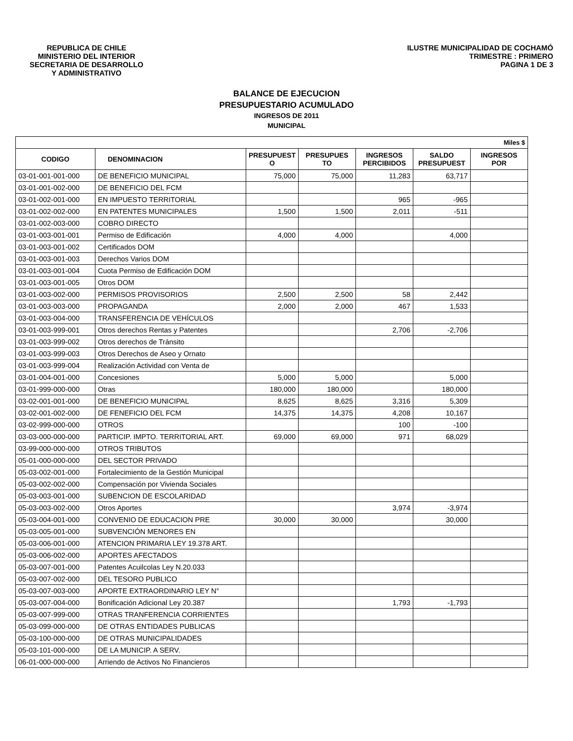REPUBLICA DE CHILE
MINISTERIO DEL INTERIOR
SECRETARIA DE DESARROLLO
Y ADMINISTRATIVO
ILUSTRE MUNICIPALIDAD DE COCHAMÓ
TRIMESTRE : PRIMERO
PAGINA 1 DE 3
BALANCE DE EJECUCION
PRESUPUESTARIO ACUMULADO
INGRESOS DE 2011
MUNICIPAL
| Miles $ | | | | | | |
| CODIGO | DENOMINACION | PRESUPUEST O | PRESUPUES TO | INGRESOS PERCIBIDOS | SALDO PRESUPUEST | INGRESOS POR |
| 03-01-001-001-000 | DE BENEFICIO MUNICIPAL | 75,000 | 75,000 | 11,283 | 63,717 | |
| 03-01-001-002-000 | DE BENEFICIO DEL FCM | | | | | |
| 03-01-002-001-000 | EN IMPUESTO TERRITORIAL | | | 965 | -965 | |
| 03-01-002-002-000 | EN PATENTES MUNICIPALES | 1,500 | 1,500 | 2,011 | -511 | |
| 03-01-002-003-000 | COBRO DIRECTO | | | | | |
| 03-01-003-001-001 | Permiso de Edificación | 4,000 | 4,000 | | 4,000 | |
| 03-01-003-001-002 | Certificados DOM | | | | | |
| 03-01-003-001-003 | Derechos Varios DOM | | | | | |
| 03-01-003-001-004 | Cuota Permiso de Edificación DOM | | | | | |
| 03-01-003-001-005 | Otros DOM | | | | | |
| 03-01-003-002-000 | PERMISOS PROVISORIOS | 2,500 | 2,500 | 58 | 2,442 | |
| 03-01-003-003-000 | PROPAGANDA | 2,000 | 2,000 | 467 | 1,533 | |
| 03-01-003-004-000 | TRANSFERENCIA DE VEHÍCULOS | | | | | |
| 03-01-003-999-001 | Otros derechos Rentas y Patentes | | | 2,706 | -2,706 | |
| 03-01-003-999-002 | Otros derechos de Tránsito | | | | | |
| 03-01-003-999-003 | Otros Derechos de Aseo y Ornato | | | | | |
| 03-01-003-999-004 | Realización Actividad con Venta de | | | | | |
| 03-01-004-001-000 | Concesiones | 5,000 | 5,000 | | 5,000 | |
| 03-01-999-000-000 | Otras | 180,000 | 180,000 | | 180,000 | |
| 03-02-001-001-000 | DE BENEFICIO MUNICIPAL | 8,625 | 8,625 | 3,316 | 5,309 | |
| 03-02-001-002-000 | DE FENEFICIO DEL FCM | 14,375 | 14,375 | 4,208 | 10,167 | |
| 03-02-999-000-000 | OTROS | | | 100 | -100 | |
| 03-03-000-000-000 | PARTICIP. IMPTO. TERRITORIAL ART. | 69,000 | 69,000 | 971 | 68,029 | |
| 03-99-000-000-000 | OTROS TRIBUTOS | | | | | |
| 05-01-000-000-000 | DEL SECTOR PRIVADO | | | | | |
| 05-03-002-001-000 | Fortalecimiento de la Gestión Municipal | | | | | |
| 05-03-002-002-000 | Compensación por Vivienda Sociales | | | | | |
| 05-03-003-001-000 | SUBENCION DE ESCOLARIDAD | | | | | |
| 05-03-003-002-000 | Otros Aportes | | | 3,974 | -3,974 | |
| 05-03-004-001-000 | CONVENIO DE EDUCACION PRE | 30,000 | 30,000 | | 30,000 | |
| 05-03-005-001-000 | SUBVENCIÓN MENORES EN | | | | | |
| 05-03-006-001-000 | ATENCION PRIMARIA LEY 19.378 ART. | | | | | |
| 05-03-006-002-000 | APORTES AFECTADOS | | | | | |
| 05-03-007-001-000 | Patentes Acuilcolas Ley N.20.033 | | | | | |
| 05-03-007-002-000 | DEL TESORO PUBLICO | | | | | |
| 05-03-007-003-000 | APORTE EXTRAORDINARIO LEY N° | | | | | |
| 05-03-007-004-000 | Bonificación Adicional Ley 20.387 | | | 1,793 | -1,793 | |
| 05-03-007-999-000 | OTRAS TRANFERENCIA CORRIENTES | | | | | |
| 05-03-099-000-000 | DE OTRAS ENTIDADES PUBLICAS | | | | | |
| 05-03-100-000-000 | DE OTRAS MUNICIPALIDADES | | | | | |
| 05-03-101-000-000 | DE LA MUNICIP. A SERV. | | | | | |
| 06-01-000-000-000 | Arriendo de Activos No Financieros | | | | | |